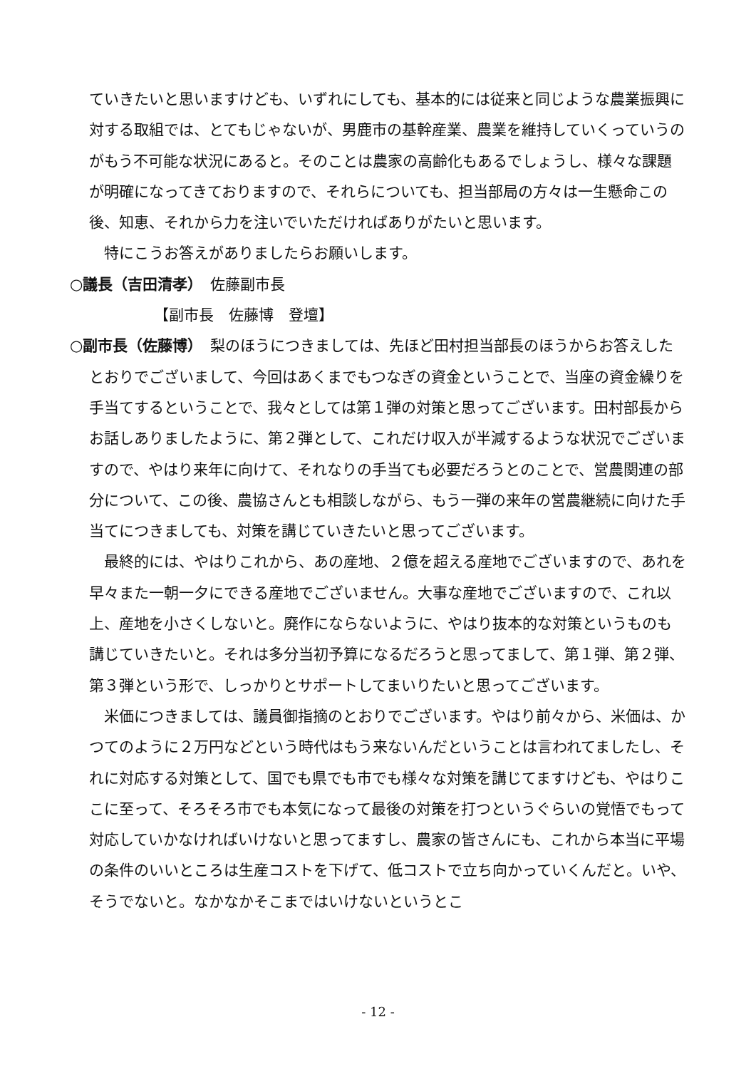ていきたいと思いますけども、いずれにしても、基本的には従来と同じような農業振興に対する取組では、とてもじゃないが、男鹿市の基幹産業、農業を維持していくっていうのがもう不可能な状況にあると。そのことは農家の高齢化もあるでしょうし、様々な課題が明確になってきておりますので、それらについても、担当部局の方々は一生懸命この後、知恵、それから力を注いでいただければありがたいと思います。
特にこうお答えがありましたらお願いします。
○議長（吉田清孝）　佐藤副市長
【副市長　佐藤博　登壇】
○副市長（佐藤博）　梨のほうにつきましては、先ほど田村担当部長のほうからお答えしたとおりでございまして、今回はあくまでもつなぎの資金ということで、当座の資金繰りを手当てするということで、我々としては第１弾の対策と思ってございます。田村部長からお話しありましたように、第２弾として、これだけ収入が半減するような状況でございますので、やはり来年に向けて、それなりの手当ても必要だろうとのことで、営農関連の部分について、この後、農協さんとも相談しながら、もう一弾の来年の営農継続に向けた手当てにつきましても、対策を講じていきたいと思ってございます。
最終的には、やはりこれから、あの産地、２億を超える産地でございますので、あれを早々また一朝一夕にできる産地でございません。大事な産地でございますので、これ以上、産地を小さくしないと。廃作にならないように、やはり抜本的な対策というものも講じていきたいと。それは多分当初予算になるだろうと思ってまして、第１弾、第２弾、第３弾という形で、しっかりとサポートしてまいりたいと思ってございます。
米価につきましては、議員御指摘のとおりでございます。やはり前々から、米価は、かつてのように２万円などという時代はもう来ないんだということは言われてましたし、それに対応する対策として、国でも県でも市でも様々な対策を講じてますけども、やはりここに至って、そろそろ市でも本気になって最後の対策を打つというぐらいの覚悟でもって対応していかなければいけないと思ってますし、農家の皆さんにも、これから本当に平場の条件のいいところは生産コストを下げて、低コストで立ち向かっていくんだと。いや、そうでないと。なかなかそこまではいけないというとこ
- 12 -